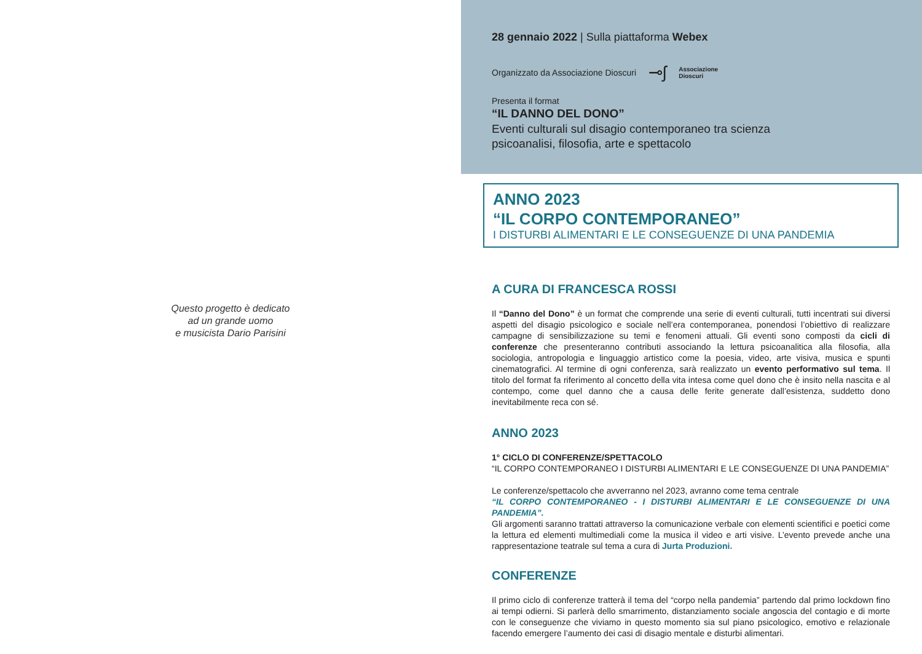Questo progetto è dedicato
ad un grande uomo
e musicista Dario Parisini
28 gennaio 2022 | Sulla piattaforma Webex
Organizzato da Associazione Dioscuri ⊸ʃ Associazione
Dioscuri
Presenta il format
“IL DANNO DEL DONO”
Eventi culturali sul disagio contemporaneo tra scienza
psicoanalisi, filosofia, arte e spettacolo
ANNO 2023
“IL CORPO CONTEMPORANEO”
I DISTURBI ALIMENTARI E LE CONSEGUENZE DI UNA PANDEMIA
A CURA DI FRANCESCA ROSSI
Il “Danno del Dono” è un format che comprende una serie di eventi culturali, tutti incentrati sui diversi aspetti del disagio psicologico e sociale nell’era contemporanea, ponendosi l’obiettivo di realizzare campagne di sensibilizzazione su temi e fenomeni attuali. Gli eventi sono composti da cicli di conferenze che presenteranno contributi associando la lettura psicoanalitica alla filosofia, alla sociologia, antropologia e linguaggio artistico come la poesia, video, arte visiva, musica e spunti cinematografici. Al termine di ogni conferenza, sarà realizzato un evento performativo sul tema. Il titolo del format fa riferimento al concetto della vita intesa come quel dono che è insito nella nascita e al contempo, come quel danno che a causa delle ferite generate dall’esistenza, suddetto dono inevitabilmente reca con sé.
ANNO 2023
1° CICLO DI CONFERENZE/SPETTACOLO
“IL CORPO CONTEMPORANEO I DISTURBI ALIMENTARI E LE CONSEGUENZE DI UNA PANDEMIA”
Le conferenze/spettacolo che avverranno nel 2023, avranno come tema centrale
“IL CORPO CONTEMPORANEO - I DISTURBI ALIMENTARI E LE CONSEGUENZE DI UNA PANDEMIA”.
Gli argomenti saranno trattati attraverso la comunicazione verbale con elementi scientifici e poetici come la lettura ed elementi multimediali come la musica il video e arti visive. L’evento prevede anche una rappresentazione teatrale sul tema a cura di Jurta Produzioni.
CONFERENZE
Il primo ciclo di conferenze tratterà il tema del “corpo nella pandemia” partendo dal primo lockdown fino ai tempi odierni. Si parlerà dello smarrimento, distanziamento sociale angoscia del contagio e di morte con le conseguenze che viviamo in questo momento sia sul piano psicologico, emotivo e relazionale facendo emergere l’aumento dei casi di disagio mentale e disturbi alimentari.